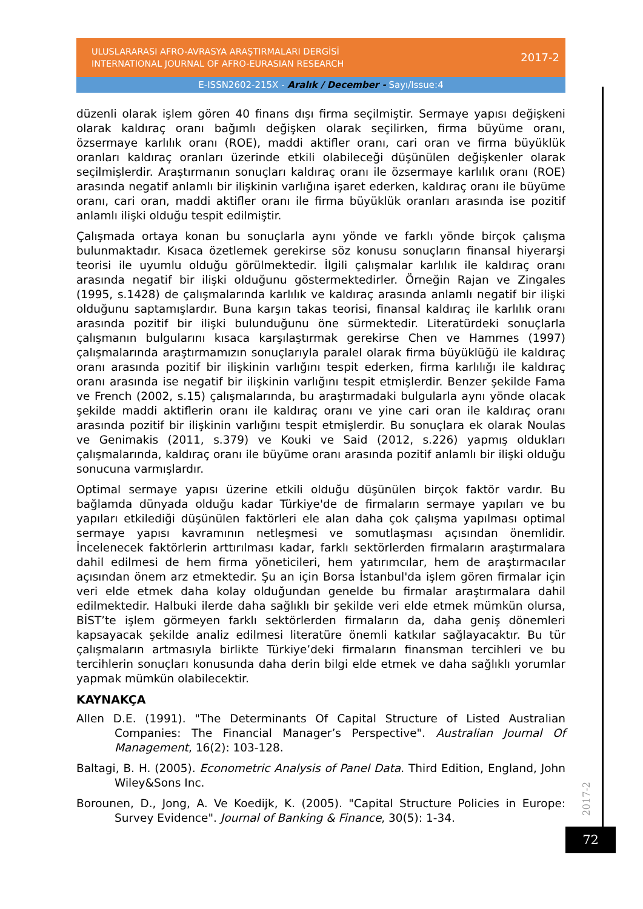ULUSLARARASI AFRO-AVRASYA ARAŞTIRMALARI DERGİSİ
INTERNATIONAL JOURNAL OF AFRO-EURASIAN RESEARCH
2017-2
E-ISSN2602-215X - Aralık / December - Sayı/Issue:4
düzenli olarak işlem gören 40 finans dışı firma seçilmiştir. Sermaye yapısı değişkeni olarak kaldıraç oranı bağımlı değişken olarak seçilirken, firma büyüme oranı, özsermaye karlılık oranı (ROE), maddi aktifler oranı, cari oran ve firma büyüklük oranları kaldıraç oranları üzerinde etkili olabileceği düşünülen değişkenler olarak seçilmişlerdir. Araştırmanın sonuçları kaldıraç oranı ile özsermaye karlılık oranı (ROE) arasında negatif anlamlı bir ilişkinin varlığına işaret ederken, kaldıraç oranı ile büyüme oranı, cari oran, maddi aktifler oranı ile firma büyüklük oranları arasında ise pozitif anlamlı ilişki olduğu tespit edilmiştir.
Çalışmada ortaya konan bu sonuçlarla aynı yönde ve farklı yönde birçok çalışma bulunmaktadır. Kısaca özetlemek gerekirse söz konusu sonuçların finansal hiyerarşi teorisi ile uyumlu olduğu görülmektedir. İlgili çalışmalar karlılık ile kaldıraç oranı arasında negatif bir ilişki olduğunu göstermektedirler. Örneğin Rajan ve Zingales (1995, s.1428) de çalışmalarında karlılık ve kaldıraç arasında anlamlı negatif bir ilişki olduğunu saptamışlardır. Buna karşın takas teorisi, finansal kaldıraç ile karlılık oranı arasında pozitif bir ilişki bulunduğunu öne sürmektedir. Literatürdeki sonuçlarla çalışmanın bulgularını kısaca karşılaştırmak gerekirse Chen ve Hammes (1997) çalışmalarında araştırmamızın sonuçlarıyla paralel olarak firma büyüklüğü ile kaldıraç oranı arasında pozitif bir ilişkinin varlığını tespit ederken, firma karlılığı ile kaldıraç oranı arasında ise negatif bir ilişkinin varlığını tespit etmişlerdir. Benzer şekilde Fama ve French (2002, s.15) çalışmalarında, bu araştırmadaki bulgularla aynı yönde olacak şekilde maddi aktiflerin oranı ile kaldıraç oranı ve yine cari oran ile kaldıraç oranı arasında pozitif bir ilişkinin varlığını tespit etmişlerdir. Bu sonuçlara ek olarak Noulas ve Genimakis (2011, s.379) ve Kouki ve Said (2012, s.226) yapmış oldukları çalışmalarında, kaldıraç oranı ile büyüme oranı arasında pozitif anlamlı bir ilişki olduğu sonucuna varmışlardır.
Optimal sermaye yapısı üzerine etkili olduğu düşünülen birçok faktör vardır. Bu bağlamda dünyada olduğu kadar Türkiye'de de firmaların sermaye yapıları ve bu yapıları etkilediği düşünülen faktörleri ele alan daha çok çalışma yapılması optimal sermaye yapısı kavramının netleşmesi ve somutlaşması açısından önemlidir. İncelenecek faktörlerin arttırılması kadar, farklı sektörlerden firmaların araştırmalara dahil edilmesi de hem firma yöneticileri, hem yatırımcılar, hem de araştırmacılar açısından önem arz etmektedir. Şu an için Borsa İstanbul'da işlem gören firmalar için veri elde etmek daha kolay olduğundan genelde bu firmalar araştırmalara dahil edilmektedir. Halbuki ilerde daha sağlıklı bir şekilde veri elde etmek mümkün olursa, BİST’te işlem görmeyen farklı sektörlerden firmaların da, daha geniş dönemleri kapsayacak şekilde analiz edilmesi literatüre önemli katkılar sağlayacaktır. Bu tür çalışmaların artmasıyla birlikte Türkiye’deki firmaların finansman tercihleri ve bu tercihlerin sonuçları konusunda daha derin bilgi elde etmek ve daha sağlıklı yorumlar yapmak mümkün olabilecektir.
KAYNAKÇA
Allen D.E. (1991). "The Determinants Of Capital Structure of Listed Australian Companies: The Financial Manager’s Perspective". Australian Journal Of Management, 16(2): 103-128.
Baltagi, B. H. (2005). Econometric Analysis of Panel Data. Third Edition, England, John Wiley&Sons Inc.
Borounen, D., Jong, A. Ve Koedijk, K. (2005). "Capital Structure Policies in Europe: Survey Evidence". Journal of Banking & Finance, 30(5): 1-34.
2017-2
72